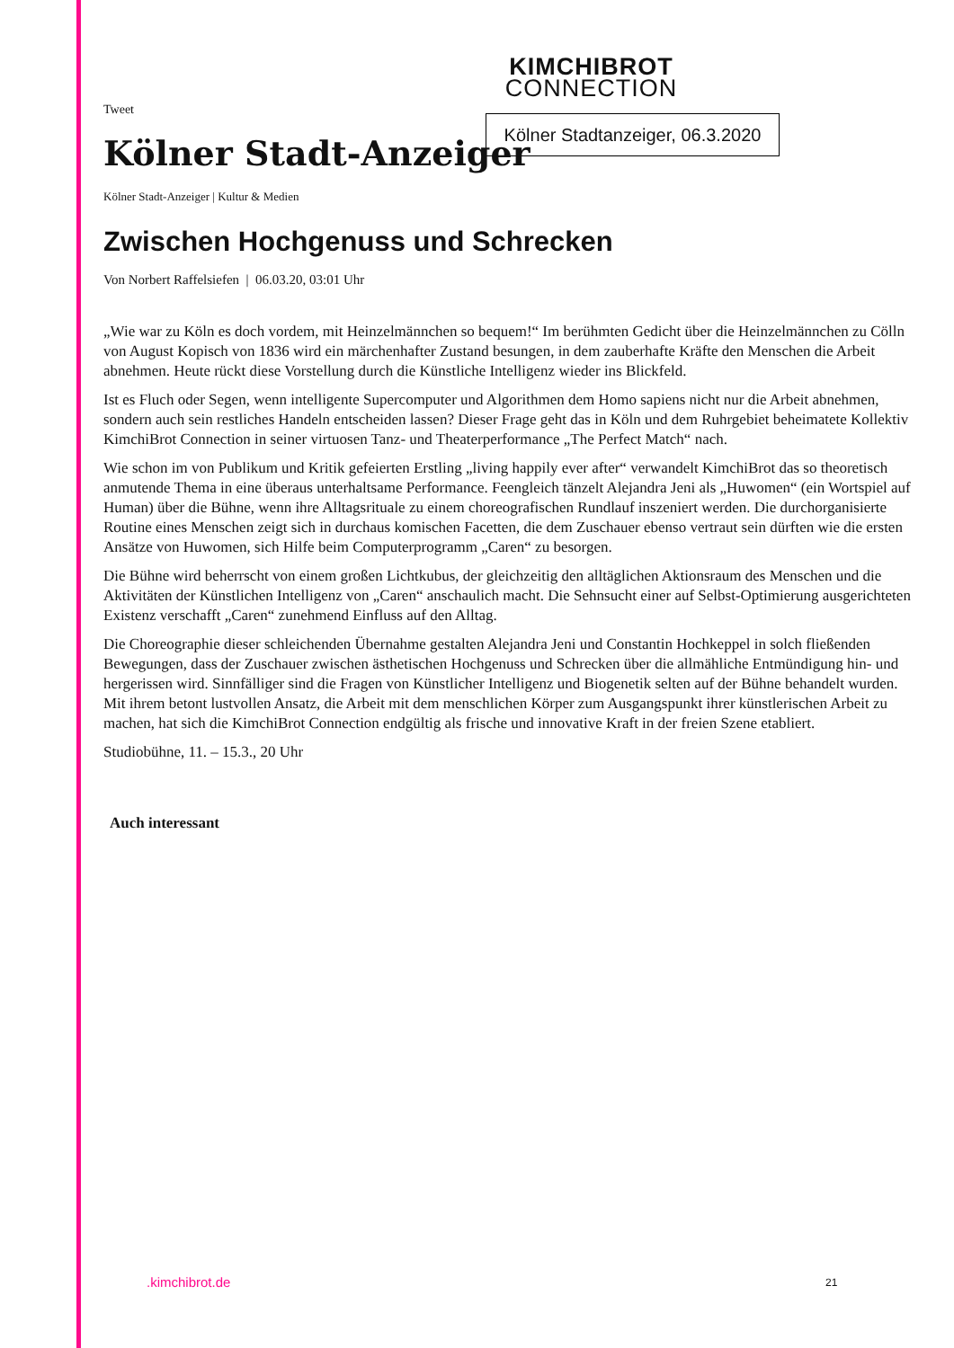Kölner Stadtanzeiger, 06.3.2020
KIMCHIBROT
CONNECTION
Tweet
Kölner Stadt-Anzeiger
Kölner Stadt-Anzeiger | Kultur & Medien
Zwischen Hochgenuss und Schrecken
Von Norbert Raffelsiefen | 06.03.20, 03:01 Uhr
„Wie war zu Köln es doch vordem, mit Heinzelmännchen so bequem!“ Im berühmten Gedicht über die Heinzelmännchen zu Cölln von August Kopisch von 1836 wird ein märchenhafter Zustand besungen, in dem zauberhafte Kräfte den Menschen die Arbeit abnehmen. Heute rückt diese Vorstellung durch die Künstliche Intelligenz wieder ins Blickfeld.
Ist es Fluch oder Segen, wenn intelligente Supercomputer und Algorithmen dem Homo sapiens nicht nur die Arbeit abnehmen, sondern auch sein restliches Handeln entscheiden lassen? Dieser Frage geht das in Köln und dem Ruhrgebiet beheimatete Kollektiv KimchiBrot Connection in seiner virtuosen Tanz- und Theaterperformance „The Perfect Match“ nach.
Wie schon im von Publikum und Kritik gefeierten Erstling „living happily ever after“ verwandelt KimchiBrot das so theoretisch anmutende Thema in eine überaus unterhaltsame Performance. Feengleich tänzelt Alejandra Jeni als „Huwomen“ (ein Wortspiel auf Human) über die Bühne, wenn ihre Alltagsrituale zu einem choreografischen Rundlauf inszeniert werden. Die durchorganisierte Routine eines Menschen zeigt sich in durchaus komischen Facetten, die dem Zuschauer ebenso vertraut sein dürften wie die ersten Ansätze von Huwomen, sich Hilfe beim Computerprogramm „Caren“ zu besorgen.
Die Bühne wird beherrscht von einem großen Lichtkubus, der gleichzeitig den alltäglichen Aktionsraum des Menschen und die Aktivitäten der Künstlichen Intelligenz von „Caren“ anschaulich macht. Die Sehnsucht einer auf Selbst-Optimierung ausgerichteten Existenz verschafft „Caren“ zunehmend Einfluss auf den Alltag.
Die Choreographie dieser schleichenden Übernahme gestalten Alejandra Jeni und Constantin Hochkeppel in solch fließenden Bewegungen, dass der Zuschauer zwischen ästhetischen Hochgenuss und Schrecken über die allmähliche Entmündigung hin- und hergerissen wird. Sinnfälliger sind die Fragen von Künstlicher Intelligenz und Biogenetik selten auf der Bühne behandelt wurden. Mit ihrem betont lustvollen Ansatz, die Arbeit mit dem menschlichen Körper zum Ausgangspunkt ihrer künstlerischen Arbeit zu machen, hat sich die KimchiBrot Connection endgültig als frische und innovative Kraft in der freien Szene etabliert.
Studiobühne, 11. – 15.3., 20 Uhr
Auch interessant
.kimchibrot.de 21